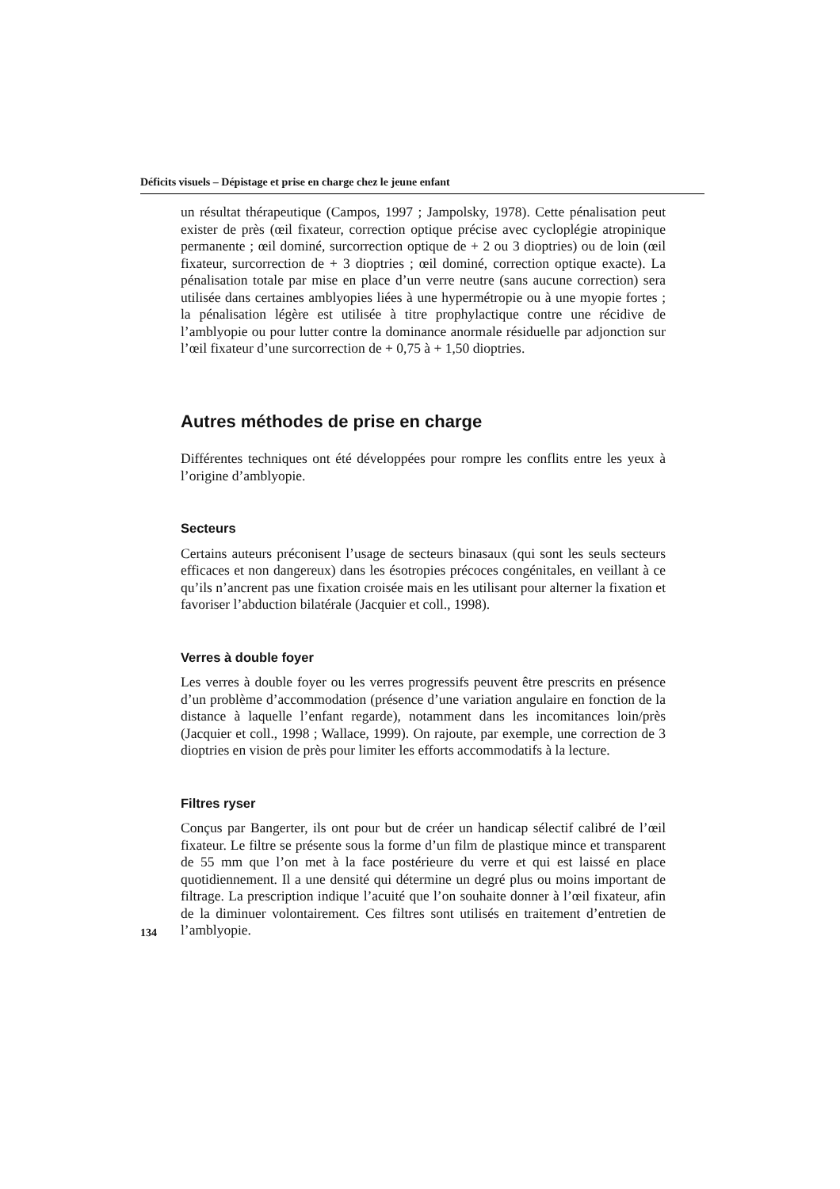Déficits visuels – Dépistage et prise en charge chez le jeune enfant
un résultat thérapeutique (Campos, 1997 ; Jampolsky, 1978). Cette pénalisation peut exister de près (œil fixateur, correction optique précise avec cycloplégie atropinique permanente ; œil dominé, surcorrection optique de + 2 ou 3 dioptries) ou de loin (œil fixateur, surcorrection de + 3 dioptries ; œil dominé, correction optique exacte). La pénalisation totale par mise en place d’un verre neutre (sans aucune correction) sera utilisée dans certaines amblyopies liées à une hypermétropie ou à une myopie fortes ; la pénalisation légère est utilisée à titre prophylactique contre une récidive de l’amblyopie ou pour lutter contre la dominance anormale résiduelle par adjonction sur l’œil fixateur d’une surcorrection de + 0,75 à + 1,50 dioptries.
Autres méthodes de prise en charge
Différentes techniques ont été développées pour rompre les conflits entre les yeux à l’origine d’amblyopie.
Secteurs
Certains auteurs préconisent l’usage de secteurs binasaux (qui sont les seuls secteurs efficaces et non dangereux) dans les ésotropies précoces congénitales, en veillant à ce qu’ils n’ancrent pas une fixation croisée mais en les utilisant pour alterner la fixation et favoriser l’abduction bilatérale (Jacquier et coll., 1998).
Verres à double foyer
Les verres à double foyer ou les verres progressifs peuvent être prescrits en présence d’un problème d’accommodation (présence d’une variation angulaire en fonction de la distance à laquelle l’enfant regarde), notamment dans les incomitances loin/près (Jacquier et coll., 1998 ; Wallace, 1999). On rajoute, par exemple, une correction de 3 dioptries en vision de près pour limiter les efforts accommodatifs à la lecture.
Filtres ryser
134
Conçus par Bangerter, ils ont pour but de créer un handicap sélectif calibré de l’œil fixateur. Le filtre se présente sous la forme d’un film de plastique mince et transparent de 55 mm que l’on met à la face postérieure du verre et qui est laissé en place quotidiennement. Il a une densité qui détermine un degré plus ou moins important de filtrage. La prescription indique l’acuité que l’on souhaite donner à l’œil fixateur, afin de la diminuer volontairement. Ces filtres sont utilisés en traitement d’entretien de l’amblyopie.